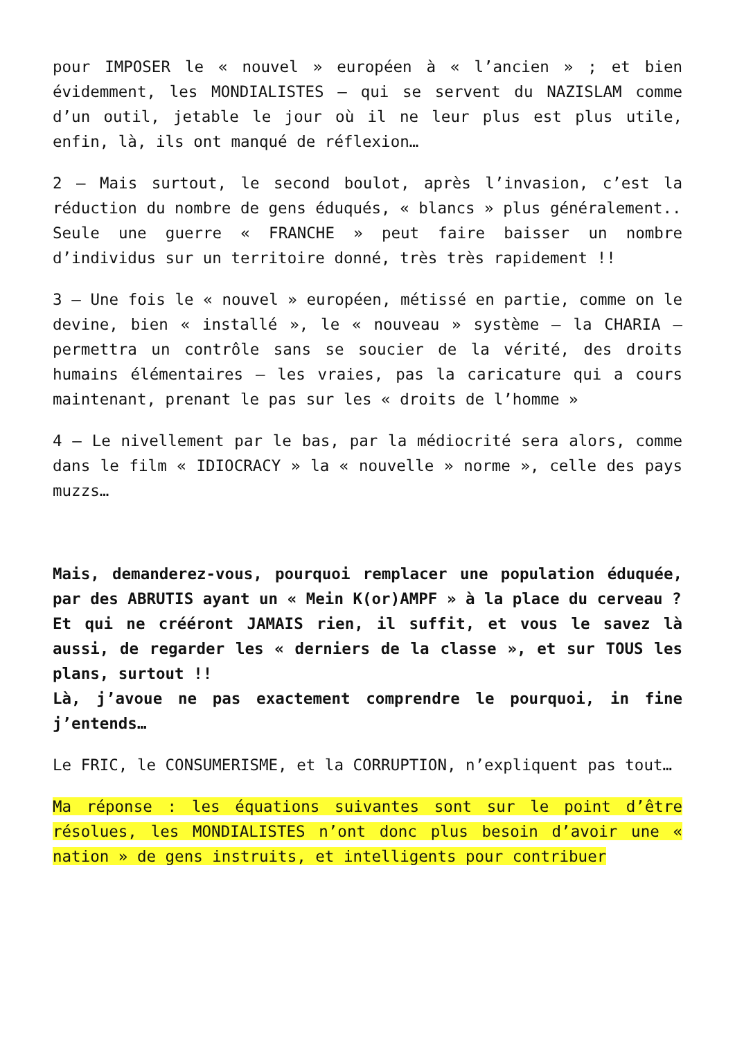pour IMPOSER le « nouvel » européen à « l’ancien » ; et bien évidemment, les MONDIALISTES – qui se servent du NAZISLAM comme d’un outil, jetable le jour où il ne leur plus est plus utile, enfin, là, ils ont manqué de réflexion…
2 – Mais surtout, le second boulot, après l’invasion, c’est la réduction du nombre de gens éduqués, « blancs » plus généralement..
Seule une guerre « FRANCHE » peut faire baisser un nombre d’individus sur un territoire donné, très très rapidement !!
3 – Une fois le « nouvel » européen, métissé en partie, comme on le devine, bien « installé », le « nouveau » système – la CHARIA – permettra un contrôle sans se soucier de la vérité, des droits humains élémentaires – les vraies, pas la caricature qui a cours maintenant, prenant le pas sur les « droits de l’homme »
4 – Le nivellement par le bas, par la médiocrité sera alors, comme dans le film « IDIOCRACY » la « nouvelle » norme », celle des pays muzzs…
Mais, demanderez-vous, pourquoi remplacer une population éduquée, par des ABRUTIS ayant un « Mein K(or)AMPF » à la place du cerveau ?
Et qui ne crééront JAMAIS rien, il suffit, et vous le savez là aussi, de regarder les « derniers de la classe », et sur TOUS les plans, surtout !!
Là, j’avoue ne pas exactement comprendre le pourquoi, in fine j’entends…
Le FRIC, le CONSUMERISME, et la CORRUPTION, n’expliquent pas tout…
Ma réponse : les équations suivantes sont sur le point d’être résolues, les MONDIALISTES n’ont donc plus besoin d’avoir une « nation » de gens instruits, et intelligents pour contribuer